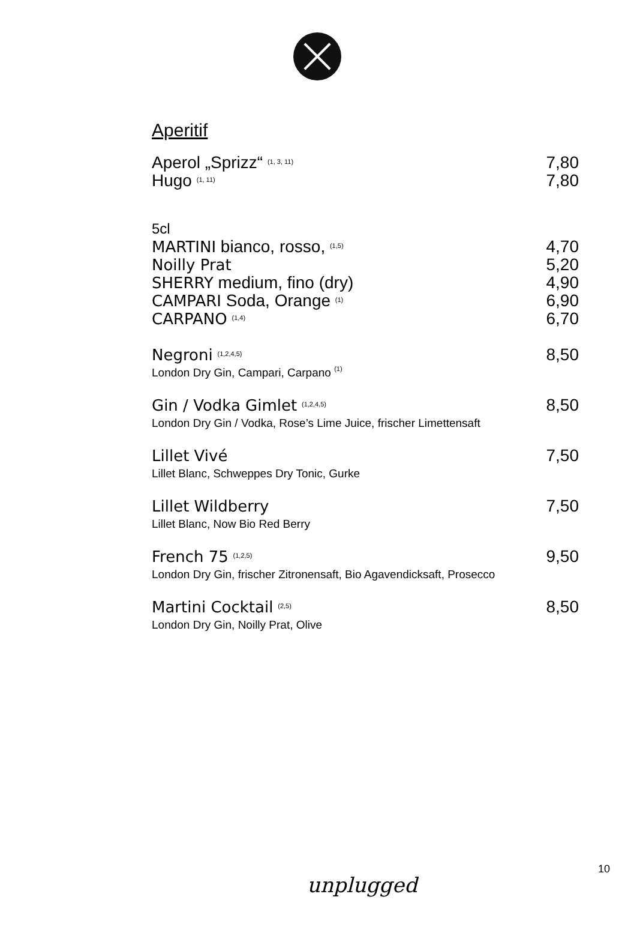Aperitif
Aperol „Sprizz“ <sup>(1, 3, 11)</sup> 7,80
Hugo <sup>(1, 11)</sup> 7,80
5cl
MARTINI bianco, rosso, <sup>(1,5)</sup> 4,70
Noilly Prat 5,20
SHERRY medium, fino (dry) 4,90
CAMPARI Soda, Orange <sup>(1)</sup> 6,90
CARPANO <sup>(1,4)</sup> 6,70
Negroni <sup>(1,2,4,5)</sup> 8,50
London Dry Gin, Campari, Carpano <sup>(1)</sup>
Gin / Vodka Gimlet <sup>(1,2,4,5)</sup> 8,50
London Dry Gin / Vodka, Rose’s Lime Juice, frischer Limettensaft
Lillet Vivé 7,50
Lillet Blanc, Schweppes Dry Tonic, Gurke
Lillet Wildberry 7,50
Lillet Blanc, Now Bio Red Berry
French 75 <sup>(1,2,5)</sup> 9,50
London Dry Gin, frischer Zitronensaft, Bio Agavendicksaft, Prosecco
Martini Cocktail <sup>(2,5)</sup> 8,50
London Dry Gin, Noilly Prat, Olive
10
unplugged